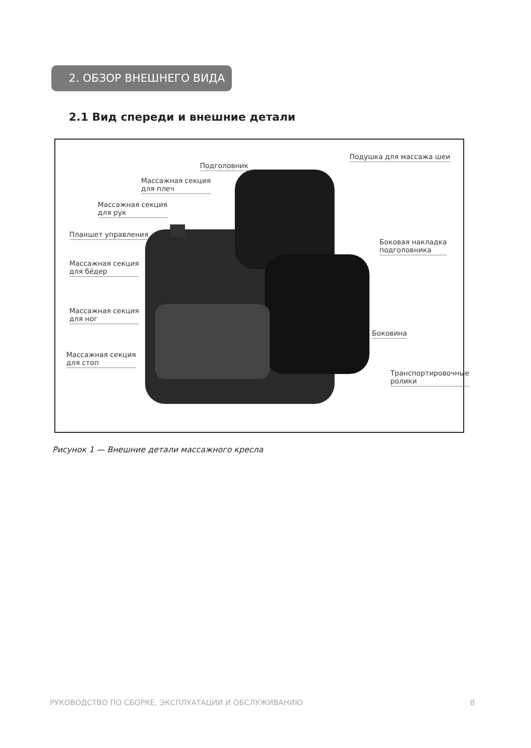2. ОБЗОР ВНЕШНЕГО ВИДА
2.1 Вид спереди и внешние детали
Подголовник
Подушка для массажа шеи
Массажная секция
для плеч
Массажная секция
для рук
Планшет управления
Боковая накладка
подголовника
Массажная секция
для бёдер
Массажная секция
для ног
Боковина
Массажная секция
для стоп
Транспортировочные
ролики
Рисунок 1 — Внешние детали массажного кресла
РУКОВОДСТВО ПО СБОРКЕ, ЭКСПЛУАТАЦИИ И ОБСЛУЖИВАНИЮ 8